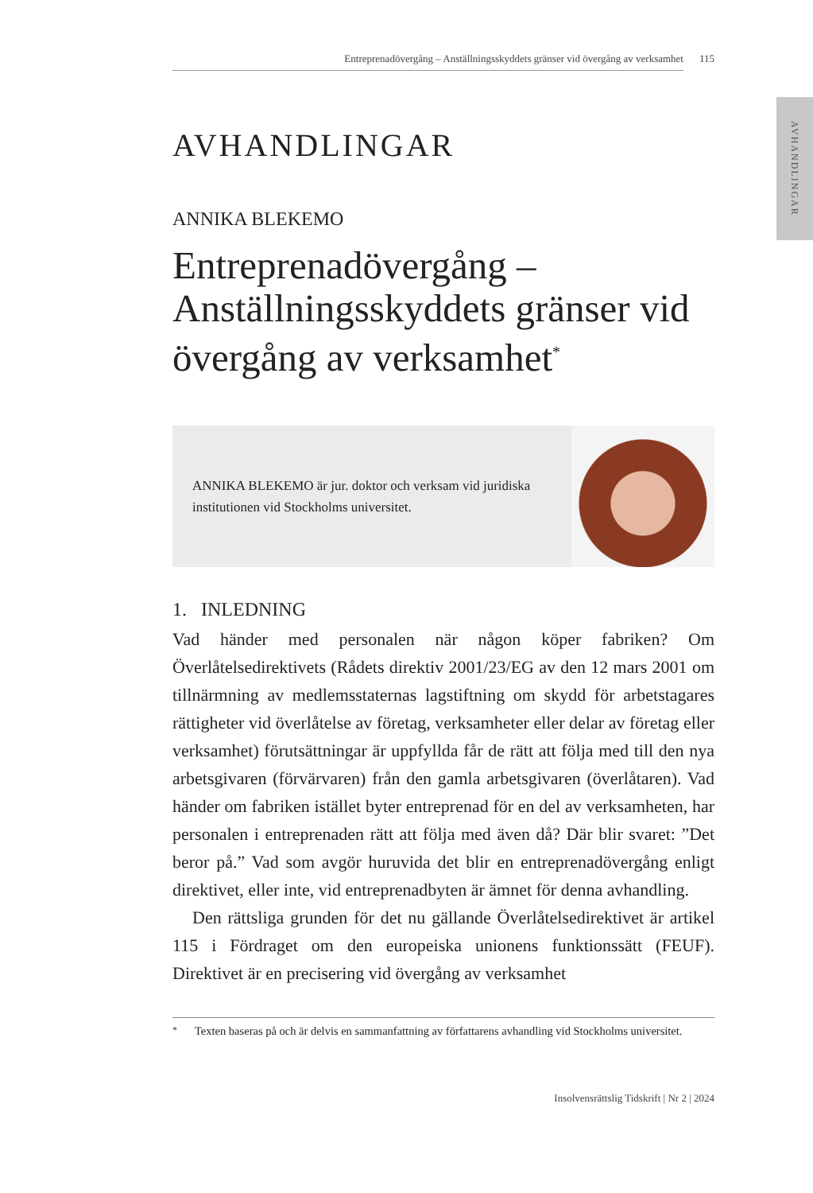AVHANDLINGAR
Entreprenadövergång – Anställningsskyddets gränser vid övergång av verksamhet 115
AVHANDLINGAR
ANNIKA BLEKEMO
Entreprenadövergång – Anställningsskyddets gränser vid övergång av verksamhet<sup>*</sup>
ANNIKA BLEKEMO är jur. doktor och verksam vid juridiska institutionen vid Stockholms universitet.
1. INLEDNING
Vad händer med personalen när någon köper fabriken? Om Överlåtelsedirektivets (Rådets direktiv 2001/23/EG av den 12 mars 2001 om tillnärmning av medlemsstaternas lagstiftning om skydd för arbetstagares rättigheter vid överlåtelse av företag, verksamheter eller delar av företag eller verksamhet) förutsättningar är uppfyllda får de rätt att följa med till den nya arbetsgivaren (förvärvaren) från den gamla arbetsgivaren (överlåtaren). Vad händer om fabriken istället byter entreprenad för en del av verksamheten, har personalen i entreprenaden rätt att följa med även då? Där blir svaret: ”Det beror på.” Vad som avgör huruvida det blir en entreprenadövergång enligt direktivet, eller inte, vid entreprenadbyten är ämnet för denna avhandling.
Den rättsliga grunden för det nu gällande Överlåtelsedirektivet är artikel 115 i Fördraget om den europeiska unionens funktionssätt (FEUF). Direktivet är en precisering vid övergång av verksamhet
<sup>*</sup> Texten baseras på och är delvis en sammanfattning av författarens avhandling vid Stockholms universitet.
Insolvensrättslig Tidskrift | Nr 2 | 2024